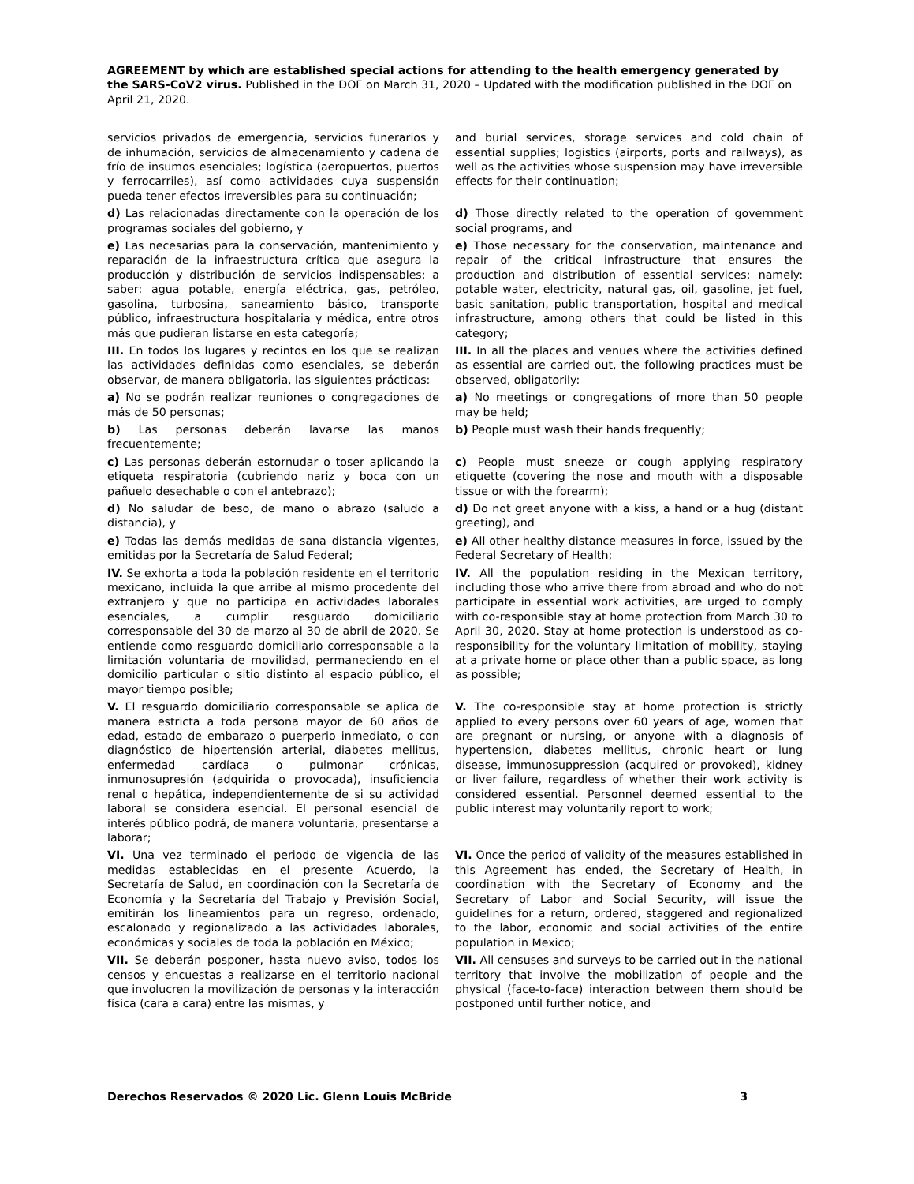AGREEMENT by which are established special actions for attending to the health emergency generated by the SARS-CoV2 virus. Published in the DOF on March 31, 2020 – Updated with the modification published in the DOF on April 21, 2020.
| servicios privados de emergencia, servicios funerarios y de inhumación, servicios de almacenamiento y cadena de frío de insumos esenciales; logística (aeropuertos, puertos y ferrocarriles), así como actividades cuya suspensión pueda tener efectos irreversibles para su continuación; | and burial services, storage services and cold chain of essential supplies; logistics (airports, ports and railways), as well as the activities whose suspension may have irreversible effects for their continuation; |
| d) Las relacionadas directamente con la operación de los programas sociales del gobierno, y | d) Those directly related to the operation of government social programs, and |
| e) Las necesarias para la conservación, mantenimiento y reparación de la infraestructura crítica que asegura la producción y distribución de servicios indispensables; a saber: agua potable, energía eléctrica, gas, petróleo, gasolina, turbosina, saneamiento básico, transporte público, infraestructura hospitalaria y médica, entre otros más que pudieran listarse en esta categoría; | e) Those necessary for the conservation, maintenance and repair of the critical infrastructure that ensures the production and distribution of essential services; namely: potable water, electricity, natural gas, oil, gasoline, jet fuel, basic sanitation, public transportation, hospital and medical infrastructure, among others that could be listed in this category; |
| III. En todos los lugares y recintos en los que se realizan las actividades definidas como esenciales, se deberán observar, de manera obligatoria, las siguientes prácticas: | III. In all the places and venues where the activities defined as essential are carried out, the following practices must be observed, obligatorily: |
| a) No se podrán realizar reuniones o congregaciones de más de 50 personas; | a) No meetings or congregations of more than 50 people may be held; |
| b) Las personas deberán lavarse las manos frecuentemente; | b) People must wash their hands frequently; |
| c) Las personas deberán estornudar o toser aplicando la etiqueta respiratoria (cubriendo nariz y boca con un pañuelo desechable o con el antebrazo); | c) People must sneeze or cough applying respiratory etiquette (covering the nose and mouth with a disposable tissue or with the forearm); |
| d) No saludar de beso, de mano o abrazo (saludo a distancia), y | d) Do not greet anyone with a kiss, a hand or a hug (distant greeting), and |
| e) Todas las demás medidas de sana distancia vigentes, emitidas por la Secretaría de Salud Federal; | e) All other healthy distance measures in force, issued by the Federal Secretary of Health; |
| IV. Se exhorta a toda la población residente en el territorio mexicano, incluida la que arribe al mismo procedente del extranjero y que no participa en actividades laborales esenciales, a cumplir resguardo domiciliario corresponsable del 30 de marzo al 30 de abril de 2020. Se entiende como resguardo domiciliario corresponsable a la limitación voluntaria de movilidad, permaneciendo en el domicilio particular o sitio distinto al espacio público, el mayor tiempo posible; | IV. All the population residing in the Mexican territory, including those who arrive there from abroad and who do not participate in essential work activities, are urged to comply with co-responsible stay at home protection from March 30 to April 30, 2020. Stay at home protection is understood as co-responsibility for the voluntary limitation of mobility, staying at a private home or place other than a public space, as long as possible; |
| V. El resguardo domiciliario corresponsable se aplica de manera estricta a toda persona mayor de 60 años de edad, estado de embarazo o puerperio inmediato, o con diagnóstico de hipertensión arterial, diabetes mellitus, enfermedad cardíaca o pulmonar crónicas, inmunosupresión (adquirida o provocada), insuficiencia renal o hepática, independientemente de si su actividad laboral se considera esencial. El personal esencial de interés público podrá, de manera voluntaria, presentarse a laborar; | V. The co-responsible stay at home protection is strictly applied to every persons over 60 years of age, women that are pregnant or nursing, or anyone with a diagnosis of hypertension, diabetes mellitus, chronic heart or lung disease, immunosuppression (acquired or provoked), kidney or liver failure, regardless of whether their work activity is considered essential. Personnel deemed essential to the public interest may voluntarily report to work; |
| VI. Una vez terminado el periodo de vigencia de las medidas establecidas en el presente Acuerdo, la Secretaría de Salud, en coordinación con la Secretaría de Economía y la Secretaría del Trabajo y Previsión Social, emitirán los lineamientos para un regreso, ordenado, escalonado y regionalizado a las actividades laborales, económicas y sociales de toda la población en México; | VI. Once the period of validity of the measures established in this Agreement has ended, the Secretary of Health, in coordination with the Secretary of Economy and the Secretary of Labor and Social Security, will issue the guidelines for a return, ordered, staggered and regionalized to the labor, economic and social activities of the entire population in Mexico; |
| VII. Se deberán posponer, hasta nuevo aviso, todos los censos y encuestas a realizarse en el territorio nacional que involucren la movilización de personas y la interacción física (cara a cara) entre las mismas, y | VII. All censuses and surveys to be carried out in the national territory that involve the mobilization of people and the physical (face-to-face) interaction between them should be postponed until further notice, and |
Derechos Reservados © 2020 Lic. Glenn Louis McBride 3